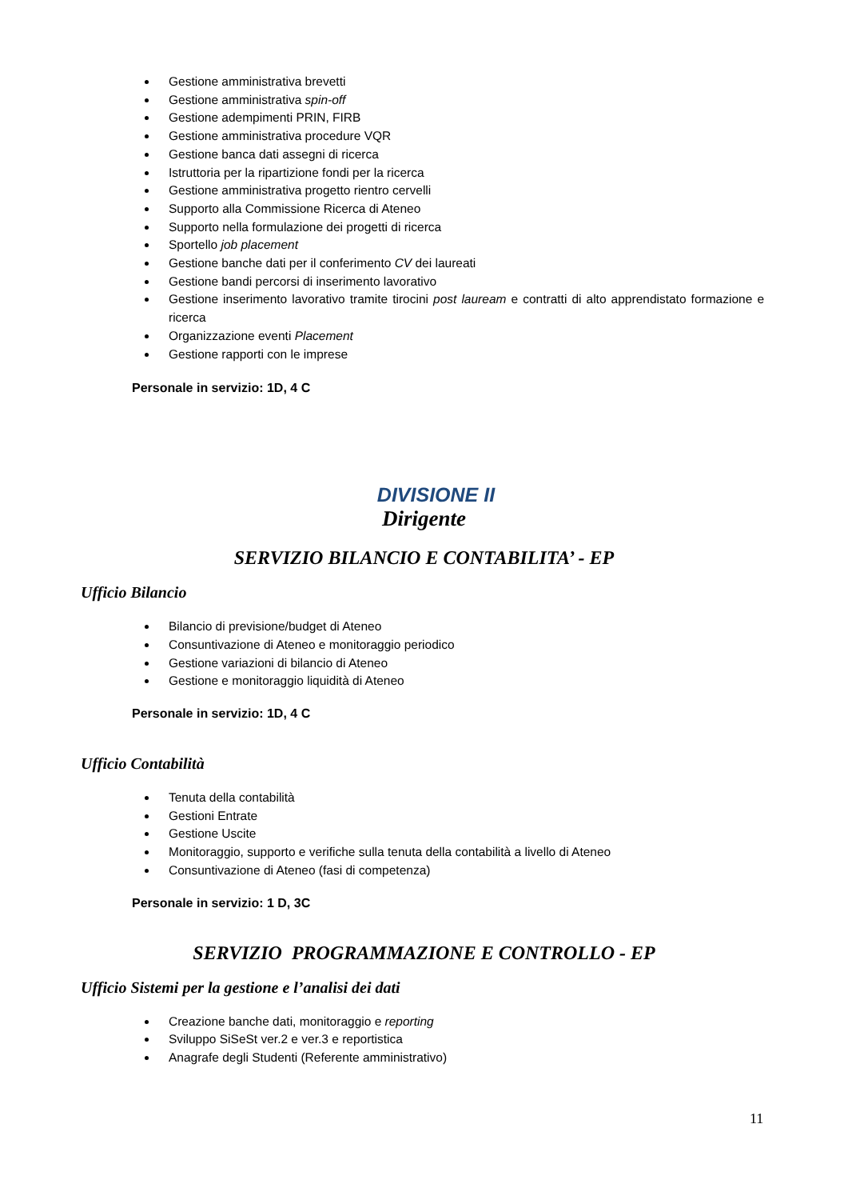Gestione amministrativa brevetti
Gestione amministrativa spin-off
Gestione adempimenti PRIN, FIRB
Gestione amministrativa procedure VQR
Gestione banca dati assegni di ricerca
Istruttoria per la ripartizione fondi per la ricerca
Gestione amministrativa progetto rientro cervelli
Supporto alla Commissione Ricerca di Ateneo
Supporto nella formulazione dei progetti di ricerca
Sportello job placement
Gestione banche dati per il conferimento CV dei laureati
Gestione bandi percorsi di inserimento lavorativo
Gestione inserimento lavorativo tramite tirocini post lauream e contratti di alto apprendistato formazione e ricerca
Organizzazione eventi Placement
Gestione rapporti con le imprese
Personale in servizio: 1D, 4 C
DIVISIONE II
Dirigente
SERVIZIO BILANCIO E CONTABILITA’ - EP
Ufficio Bilancio
Bilancio di previsione/budget di Ateneo
Consuntivazione di Ateneo e monitoraggio periodico
Gestione variazioni di bilancio di Ateneo
Gestione e monitoraggio liquidità di Ateneo
Personale in servizio: 1D, 4 C
Ufficio Contabilità
Tenuta della contabilità
Gestioni Entrate
Gestione Uscite
Monitoraggio, supporto e verifiche sulla tenuta della contabilità a livello di Ateneo
Consuntivazione di Ateneo (fasi di competenza)
Personale in servizio: 1 D, 3C
SERVIZIO PROGRAMMAZIONE E CONTROLLO - EP
Ufficio Sistemi per la gestione e l’analisi dei dati
Creazione banche dati, monitoraggio e reporting
Sviluppo SiSeSt ver.2 e ver.3 e reportistica
Anagrafe degli Studenti (Referente amministrativo)
11